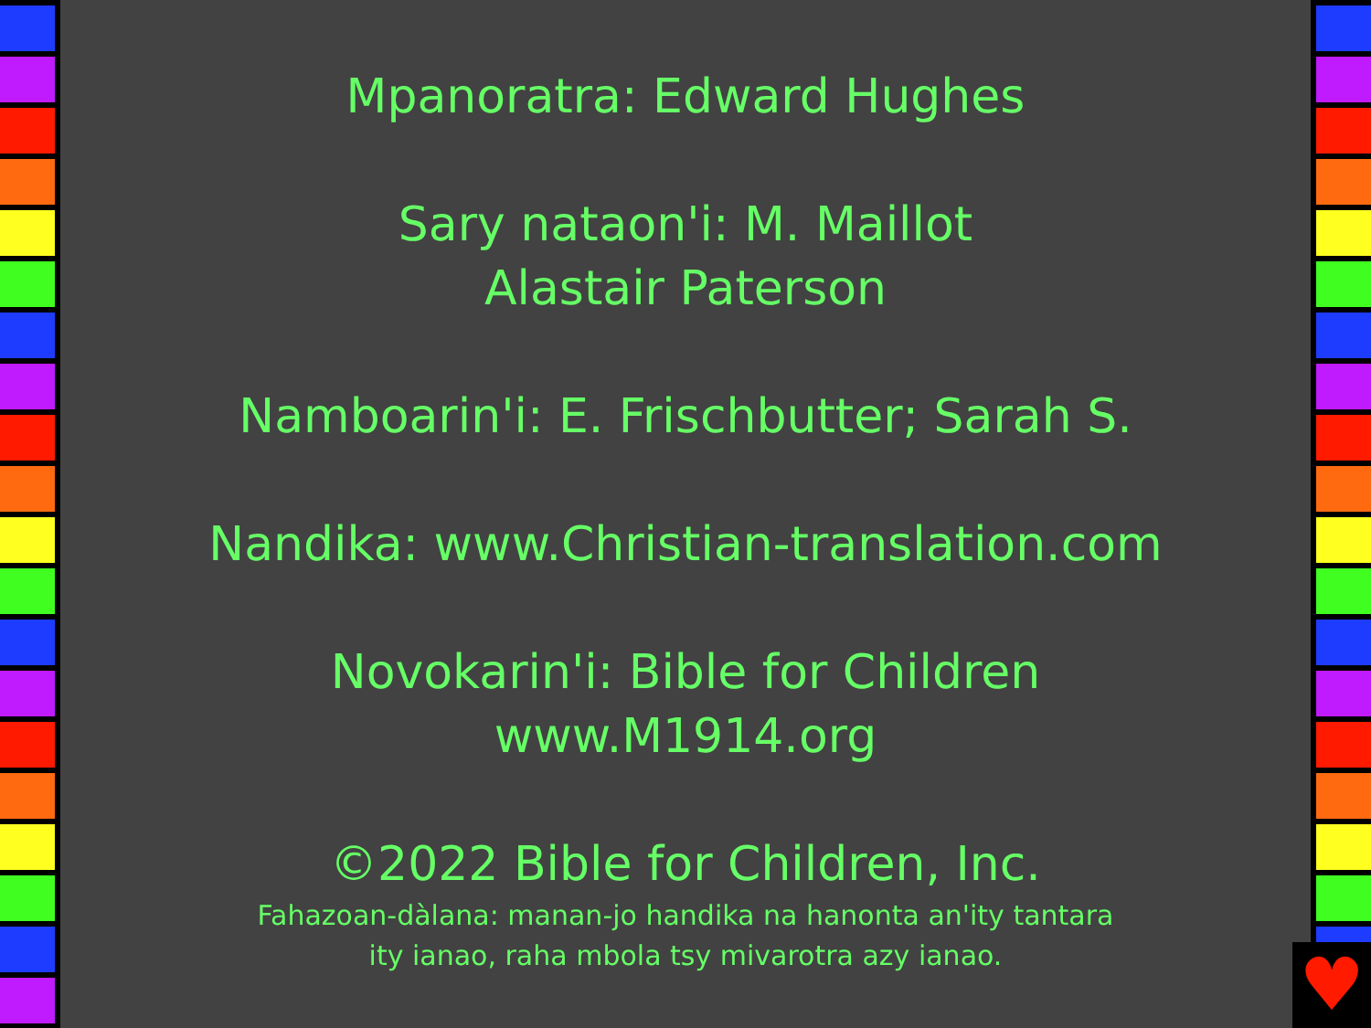Mpanoratra: Edward Hughes
Sary nataon'i: M. Maillot
Alastair Paterson
Namboarin'i: E. Frischbutter; Sarah S.
Nandika: www.Christian-translation.com
Novokarin'i: Bible for Children
www.M1914.org
©2022 Bible for Children, Inc.
Fahazoan-dàlana: manan-jo handika na hanonta an'ity tantara
ity ianao, raha mbola tsy mivarotra azy ianao.
♥